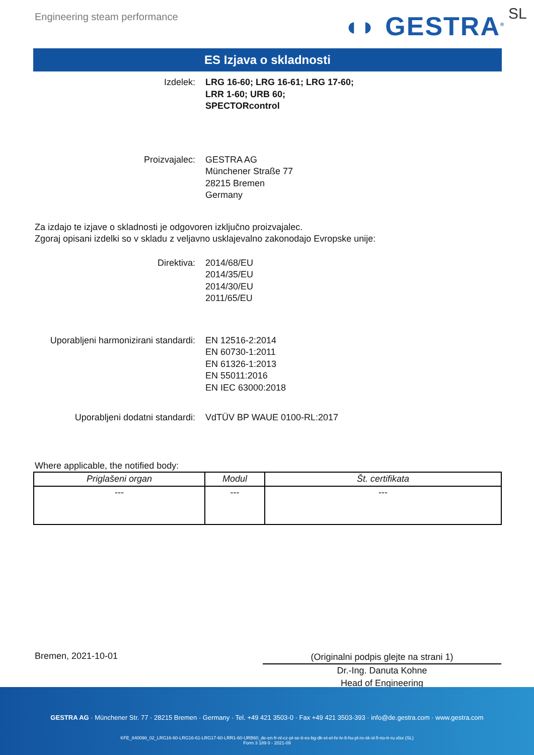Engineering steam performance ◖◗ GESTRA<sup>®</sup> SL
ES Izjava o skladnosti
Izdelek: LRG 16-60; LRG 16-61; LRG 17-60;
LRR 1-60; URB 60;
SPECTORcontrol
Proizvajalec: GESTRA AG
Münchener Straße 77
28215 Bremen
Germany
Za izdajo te izjave o skladnosti je odgovoren izključno proizvajalec.
Zgoraj opisani izdelki so v skladu z veljavno usklajevalno zakonodajo Evropske unije:
Direktiva: 2014/68/EU
2014/35/EU
2014/30/EU
2011/65/EU
Uporabljeni harmonizirani standardi:
EN 12516-2:2014
EN 60730-1:2011
EN 61326-1:2013
EN 55011:2016
EN IEC 63000:2018
Uporabljeni dodatni standardi: VdTÜV BP WAUE 0100-RL:2017
Where applicable, the notified body:
| Priglašeni organ | Modul | Št. certifikata |
| --- | --- | --- |
| --- | --- | --- |
Bremen, 2021-10-01
(Originalni podpis glejte na strani 1)
Dr.-Ing. Danuta Kohne
Head of Engineering
GESTRA AG · Münchener Str. 77 · 28215 Bremen · Germany · Tel. +49 421 3503-0 · Fax +49 421 3503-393 · info@de.gestra.com · www.gestra.com
KFE_840098_02_LRG16-60-LRG16-61-LRG17-60-LRR1-60-URB60_de-en-fr-nl-cz-pt-se-it-es-bg-dk-et-el-hr-lv-lt-hu-pl-ro-sk-sl-fi-no-tr-ru.xlsx (SL)
Form 3 189 0 - 2021-09